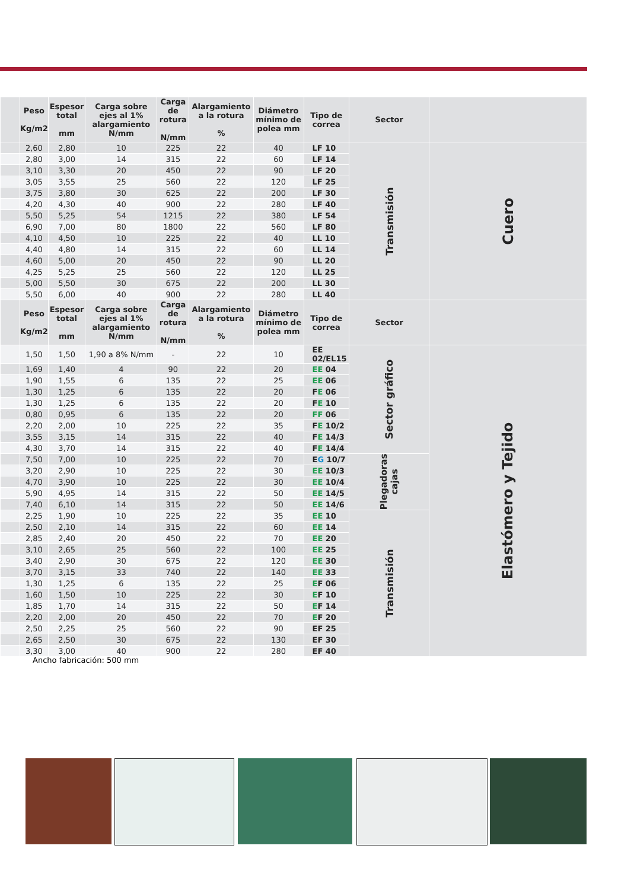| | Peso Kg/m2 | Espesor total mm | Carga sobre ejes al 1% alargamiento N/mm | Carga de rotura N/mm | Alargamiento a la rotura % | Diámetro mínimo de polea mm | Tipo de correa | Sector | |
| --- | --- | --- | --- | --- | --- | --- | --- | --- | --- |
| | 2,60 | 2,80 | 10 | 225 | 22 | 40 | LF 10 | Transmisión | Cuero |
| | 2,80 | 3,00 | 14 | 315 | 22 | 60 | LF 14 | | |
| | 3,10 | 3,30 | 20 | 450 | 22 | 90 | LF 20 | | |
| | 3,05 | 3,55 | 25 | 560 | 22 | 120 | LF 25 | | |
| | 3,75 | 3,80 | 30 | 625 | 22 | 200 | LF 30 | | |
| | 4,20 | 4,30 | 40 | 900 | 22 | 280 | LF 40 | | |
| | 5,50 | 5,25 | 54 | 1215 | 22 | 380 | LF 54 | | |
| | 6,90 | 7,00 | 80 | 1800 | 22 | 560 | LF 80 | | |
| | 4,10 | 4,50 | 10 | 225 | 22 | 40 | LL 10 | | |
| | 4,40 | 4,80 | 14 | 315 | 22 | 60 | LL 14 | | |
| | 4,60 | 5,00 | 20 | 450 | 22 | 90 | LL 20 | | |
| | 4,25 | 5,25 | 25 | 560 | 22 | 120 | LL 25 | | |
| | 5,00 | 5,50 | 30 | 675 | 22 | 200 | LL 30 | | |
| | 5,50 | 6,00 | 40 | 900 | 22 | 280 | LL 40 | | |
| | Peso Kg/m2 | Espesor total mm | Carga sobre ejes al 1% alargamiento N/mm | Carga de rotura N/mm | Alargamiento a la rotura % | Diámetro mínimo de polea mm | Tipo de correa | Sector | |
| | 1,50 | 1,50 | 1,90 a 8% N/mm | - | 22 | 10 | EE 02/EL15 | Sector gráfico | Elastómero y Tejido |
| | 1,69 | 1,40 | 4 | 90 | 22 | 20 | EE 04 | | |
| | 1,90 | 1,55 | 6 | 135 | 22 | 25 | EE 06 | | |
| | 1,30 | 1,25 | 6 | 135 | 22 | 20 | F E 06 | | |
| | 1,30 | 1,25 | 6 | 135 | 22 | 20 | F E 10 | | |
| | 0,80 | 0,95 | 6 | 135 | 22 | 20 | FF 06 | | |
| | 2,20 | 2,00 | 10 | 225 | 22 | 35 | F E 10/2 | | |
| | 3,55 | 3,15 | 14 | 315 | 22 | 40 | F E 14/3 | | |
| | 4,30 | 3,70 | 14 | 315 | 22 | 40 | F E 14/4 | | |
| | 7,50 | 7,00 | 10 | 225 | 22 | 70 | E G 10/7 | Plegadoras cajas | |
| | 3,20 | 2,90 | 10 | 225 | 22 | 30 | EE 10/3 | | |
| | 4,70 | 3,90 | 10 | 225 | 22 | 30 | EE 10/4 | | |
| | 5,90 | 4,95 | 14 | 315 | 22 | 50 | EE 14/5 | | |
| | 7,40 | 6,10 | 14 | 315 | 22 | 50 | EE 14/6 | | |
| | 2,25 | 1,90 | 10 | 225 | 22 | 35 | EE 10 | Transmisión | |
| | 2,50 | 2,10 | 14 | 315 | 22 | 60 | EE 14 | | |
| | 2,85 | 2,40 | 20 | 450 | 22 | 70 | EE 20 | | |
| | 3,10 | 2,65 | 25 | 560 | 22 | 100 | EE 25 | | |
| | 3,40 | 2,90 | 30 | 675 | 22 | 120 | EE 30 | | |
| | 3,70 | 3,15 | 33 | 740 | 22 | 140 | EE 33 | | |
| | 1,30 | 1,25 | 6 | 135 | 22 | 25 | E F 06 | | |
| | 1,60 | 1,50 | 10 | 225 | 22 | 30 | E F 10 | | |
| | 1,85 | 1,70 | 14 | 315 | 22 | 50 | E F 14 | | |
| | 2,20 | 2,00 | 20 | 450 | 22 | 70 | E F 20 | | |
| | 2,50 | 2,25 | 25 | 560 | 22 | 90 | EF 25 | | |
| | 2,65 | 2,50 | 30 | 675 | 22 | 130 | EF 30 | | |
| | 3,30 | 3,00 | 40 | 900 | 22 | 280 | EF 40 | | |
Ancho fabricación: 500 mm